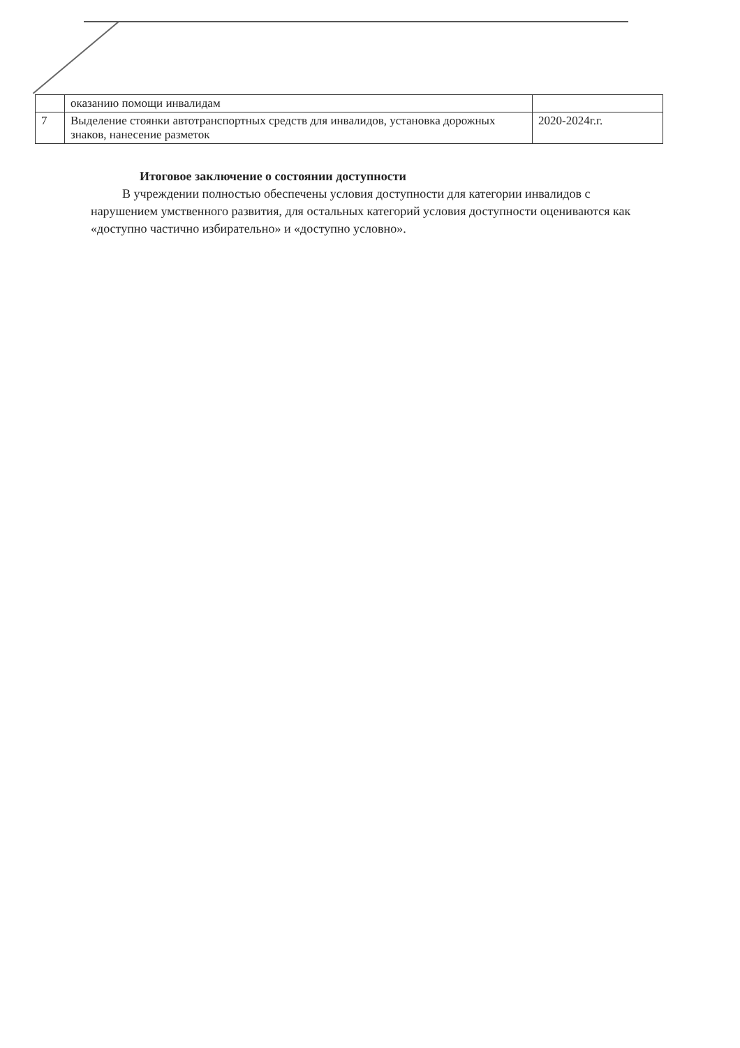| | оказанию помощи инвалидам | |
| 7 | Выделение стоянки автотранспортных средств для инвалидов, установка дорожных знаков, нанесение разметок | 2020-2024г.г. |
Итоговое заключение о состоянии доступности
В учреждении полностью обеспечены условия доступности для категории инвалидов с нарушением умственного развития, для остальных категорий условия доступности оцениваются как «доступно частично избирательно» и «доступно условно».